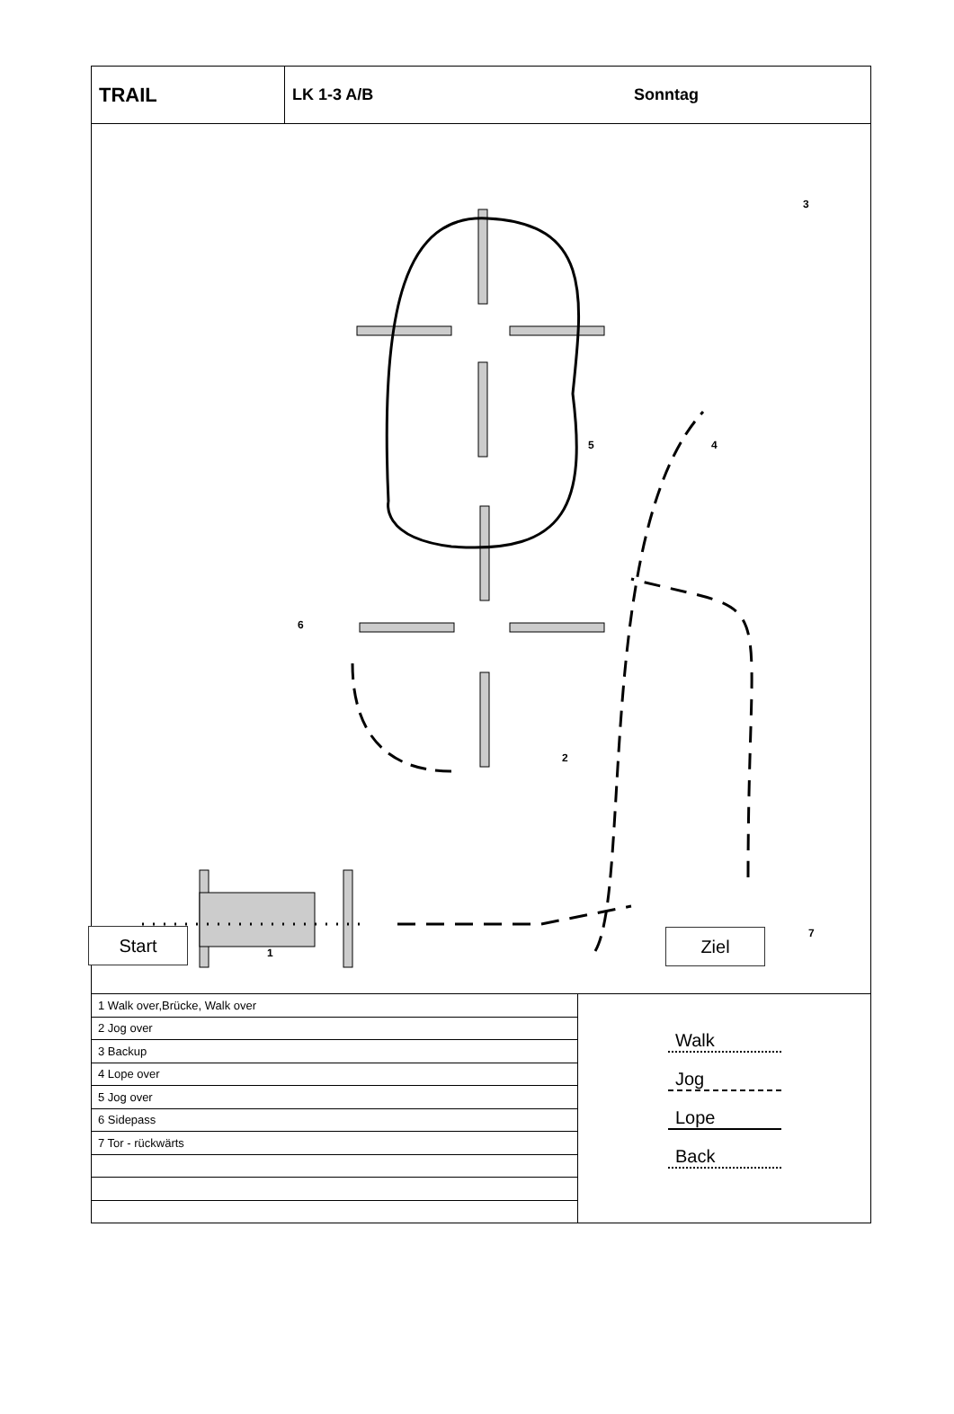TRAIL
LK 1-3 A/B Sonntag
3
4 5
6
2
1
7
Start Ziel
| 1 Walk over,Brücke, Walk over |
| 2 Jog over |
| 3 Backup |
| 4 Lope over |
| 5 Jog over |
| 6 Sidepass |
| 7 Tor - rückwärts |
Walk
Jog
Lope
Back